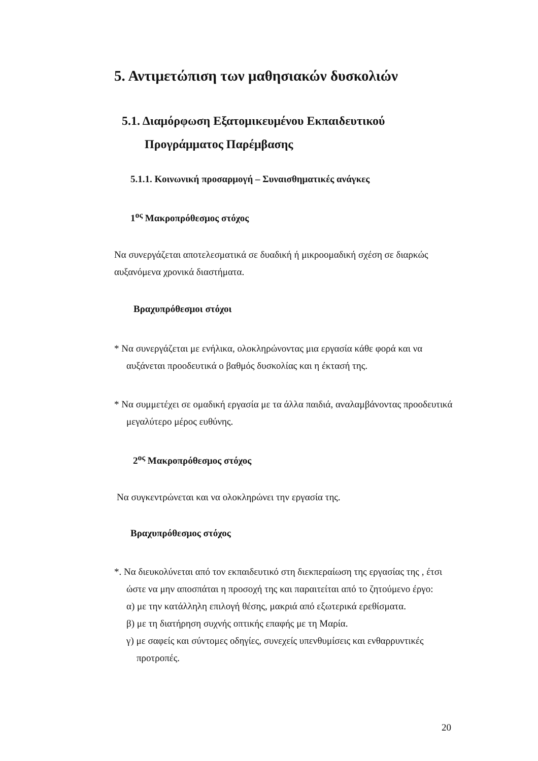5. Αντιμετώπιση των μαθησιακών δυσκολιών
5.1. Διαμόρφωση Εξατομικευμένου Εκπαιδευτικού
Προγράμματος Παρέμβασης
5.1.1. Κοινωνική προσαρμογή – Συναισθηματικές ανάγκες
1<sup>ος</sup> Μακροπρόθεσμος στόχος
Να συνεργάζεται αποτελεσματικά σε δυαδική ή μικροομαδική σχέση σε διαρκώς αυξανόμενα χρονικά διαστήματα.
Βραχυπρόθεσμοι στόχοι
* Να συνεργάζεται με ενήλικα, ολοκληρώνοντας μια εργασία κάθε φορά και να αυξάνεται προοδευτικά ο βαθμός δυσκολίας και η έκτασή της.
* Να συμμετέχει σε ομαδική εργασία με τα άλλα παιδιά, αναλαμβάνοντας προοδευτικά μεγαλύτερο μέρος ευθύνης.
2<sup>ος</sup> Μακροπρόθεσμος στόχος
Να συγκεντρώνεται και να ολοκληρώνει την εργασία της.
Βραχυπρόθεσμος στόχος
*. Να διευκολύνεται από τον εκπαιδευτικό στη διεκπεραίωση της εργασίας της , έτσι ώστε να μην αποσπάται η προσοχή της και παραιτείται από το ζητούμενο έργο:
α) με την κατάλληλη επιλογή θέσης, μακριά από εξωτερικά ερεθίσματα.
β) με τη διατήρηση συχνής οπτικής επαφής με τη Μαρία.
γ) με σαφείς και σύντομες οδηγίες, συνεχείς υπενθυμίσεις και ενθαρρυντικές προτροπές.
20